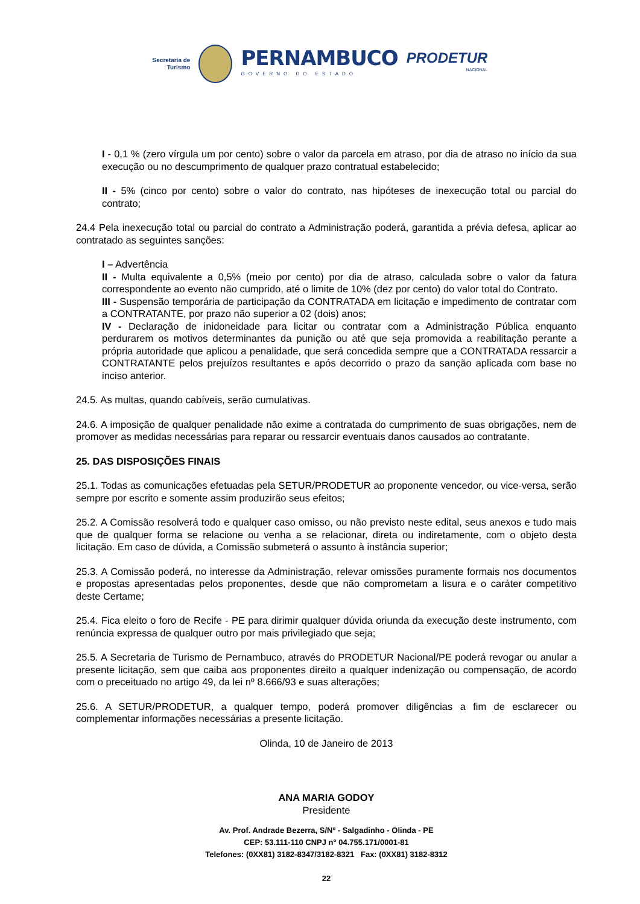Secretaria de
Turismo
PERNAMBUCO
GOVERNO DO ESTADO
PRODETUR
NACIONAL
I - 0,1 % (zero vírgula um por cento) sobre o valor da parcela em atraso, por dia de atraso no início da sua execução ou no descumprimento de qualquer prazo contratual estabelecido;
II - 5% (cinco por cento) sobre o valor do contrato, nas hipóteses de inexecução total ou parcial do contrato;
24.4 Pela inexecução total ou parcial do contrato a Administração poderá, garantida a prévia defesa, aplicar ao contratado as seguintes sanções:
I – Advertência
II - Multa equivalente a 0,5% (meio por cento) por dia de atraso, calculada sobre o valor da fatura correspondente ao evento não cumprido, até o limite de 10% (dez por cento) do valor total do Contrato.
III - Suspensão temporária de participação da CONTRATADA em licitação e impedimento de contratar com a CONTRATANTE, por prazo não superior a 02 (dois) anos;
IV - Declaração de inidoneidade para licitar ou contratar com a Administração Pública enquanto perdurarem os motivos determinantes da punição ou até que seja promovida a reabilitação perante a própria autoridade que aplicou a penalidade, que será concedida sempre que a CONTRATADA ressarcir a CONTRATANTE pelos prejuízos resultantes e após decorrido o prazo da sanção aplicada com base no inciso anterior.
24.5. As multas, quando cabíveis, serão cumulativas.
24.6. A imposição de qualquer penalidade não exime a contratada do cumprimento de suas obrigações, nem de promover as medidas necessárias para reparar ou ressarcir eventuais danos causados ao contratante.
25. DAS DISPOSIÇÕES FINAIS
25.1. Todas as comunicações efetuadas pela SETUR/PRODETUR ao proponente vencedor, ou vice-versa, serão sempre por escrito e somente assim produzirão seus efeitos;
25.2. A Comissão resolverá todo e qualquer caso omisso, ou não previsto neste edital, seus anexos e tudo mais que de qualquer forma se relacione ou venha a se relacionar, direta ou indiretamente, com o objeto desta licitação. Em caso de dúvida, a Comissão submeterá o assunto à instância superior;
25.3. A Comissão poderá, no interesse da Administração, relevar omissões puramente formais nos documentos e propostas apresentadas pelos proponentes, desde que não comprometam a lisura e o caráter competitivo deste Certame;
25.4. Fica eleito o foro de Recife - PE para dirimir qualquer dúvida oriunda da execução deste instrumento, com renúncia expressa de qualquer outro por mais privilegiado que seja;
25.5. A Secretaria de Turismo de Pernambuco, através do PRODETUR Nacional/PE poderá revogar ou anular a presente licitação, sem que caiba aos proponentes direito a qualquer indenização ou compensação, de acordo com o preceituado no artigo 49, da lei nº 8.666/93 e suas alterações;
25.6. A SETUR/PRODETUR, a qualquer tempo, poderá promover diligências a fim de esclarecer ou complementar informações necessárias a presente licitação.
Olinda, 10 de Janeiro de 2013
ANA MARIA GODOY
Presidente
Av. Prof. Andrade Bezerra, S/Nº - Salgadinho - Olinda - PE
CEP: 53.111-110 CNPJ n° 04.755.171/0001-81
Telefones: (0XX81) 3182-8347/3182-8321 Fax: (0XX81) 3182-8312
22